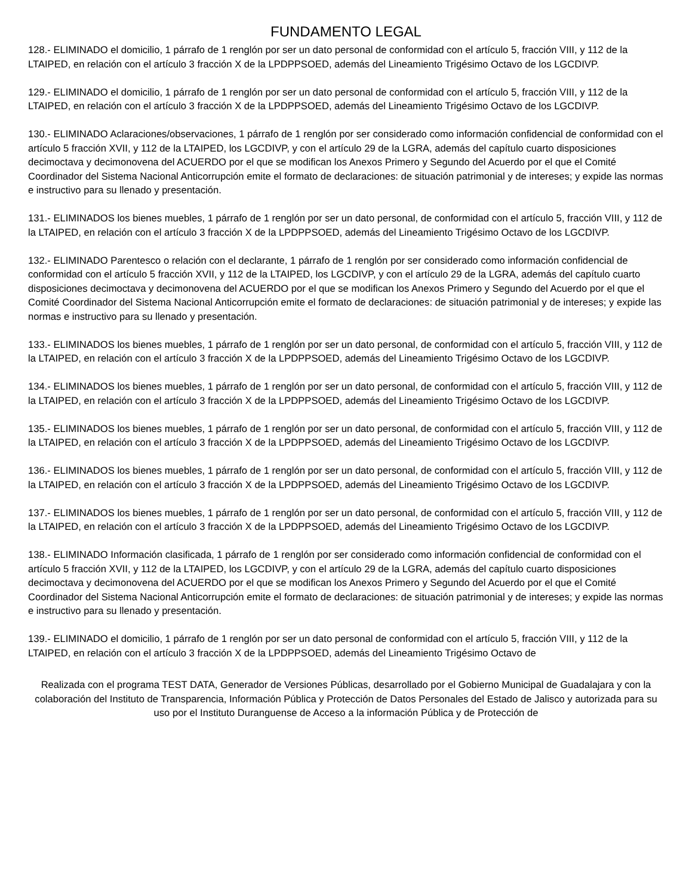FUNDAMENTO LEGAL
128.- ELIMINADO el domicilio, 1 párrafo de 1 renglón por ser un dato personal de conformidad con el artículo 5, fracción VIII, y 112 de la LTAIPED, en relación con el artículo 3 fracción X de la LPDPPSOED, además del Lineamiento Trigésimo Octavo de los LGCDIVP.
129.- ELIMINADO el domicilio, 1 párrafo de 1 renglón por ser un dato personal de conformidad con el artículo 5, fracción VIII, y 112 de la LTAIPED, en relación con el artículo 3 fracción X de la LPDPPSOED, además del Lineamiento Trigésimo Octavo de los LGCDIVP.
130.- ELIMINADO Aclaraciones/observaciones, 1 párrafo de 1 renglón por ser considerado como información confidencial de conformidad con el artículo 5 fracción XVII, y 112 de la LTAIPED, los LGCDIVP, y con el artículo 29 de la LGRA, además del capítulo cuarto disposiciones decimoctava y decimonovena del ACUERDO por el que se modifican los Anexos Primero y Segundo del Acuerdo por el que el Comité Coordinador del Sistema Nacional Anticorrupción emite el formato de declaraciones: de situación patrimonial y de intereses; y expide las normas e instructivo para su llenado y presentación.
131.- ELIMINADOS los bienes muebles, 1 párrafo de 1 renglón por ser un dato personal, de conformidad con el artículo 5, fracción VIII, y 112 de la LTAIPED, en relación con el artículo 3 fracción X de la LPDPPSOED, además del Lineamiento Trigésimo Octavo de los LGCDIVP.
132.- ELIMINADO Parentesco o relación con el declarante, 1 párrafo de 1 renglón por ser considerado como información confidencial de conformidad con el artículo 5 fracción XVII, y 112 de la LTAIPED, los LGCDIVP, y con el artículo 29 de la LGRA, además del capítulo cuarto disposiciones decimoctava y decimonovena del ACUERDO por el que se modifican los Anexos Primero y Segundo del Acuerdo por el que el Comité Coordinador del Sistema Nacional Anticorrupción emite el formato de declaraciones: de situación patrimonial y de intereses; y expide las normas e instructivo para su llenado y presentación.
133.- ELIMINADOS los bienes muebles, 1 párrafo de 1 renglón por ser un dato personal, de conformidad con el artículo 5, fracción VIII, y 112 de la LTAIPED, en relación con el artículo 3 fracción X de la LPDPPSOED, además del Lineamiento Trigésimo Octavo de los LGCDIVP.
134.- ELIMINADOS los bienes muebles, 1 párrafo de 1 renglón por ser un dato personal, de conformidad con el artículo 5, fracción VIII, y 112 de la LTAIPED, en relación con el artículo 3 fracción X de la LPDPPSOED, además del Lineamiento Trigésimo Octavo de los LGCDIVP.
135.- ELIMINADOS los bienes muebles, 1 párrafo de 1 renglón por ser un dato personal, de conformidad con el artículo 5, fracción VIII, y 112 de la LTAIPED, en relación con el artículo 3 fracción X de la LPDPPSOED, además del Lineamiento Trigésimo Octavo de los LGCDIVP.
136.- ELIMINADOS los bienes muebles, 1 párrafo de 1 renglón por ser un dato personal, de conformidad con el artículo 5, fracción VIII, y 112 de la LTAIPED, en relación con el artículo 3 fracción X de la LPDPPSOED, además del Lineamiento Trigésimo Octavo de los LGCDIVP.
137.- ELIMINADOS los bienes muebles, 1 párrafo de 1 renglón por ser un dato personal, de conformidad con el artículo 5, fracción VIII, y 112 de la LTAIPED, en relación con el artículo 3 fracción X de la LPDPPSOED, además del Lineamiento Trigésimo Octavo de los LGCDIVP.
138.- ELIMINADO Información clasificada, 1 párrafo de 1 renglón por ser considerado como información confidencial de conformidad con el artículo 5 fracción XVII, y 112 de la LTAIPED, los LGCDIVP, y con el artículo 29 de la LGRA, además del capítulo cuarto disposiciones decimoctava y decimonovena del ACUERDO por el que se modifican los Anexos Primero y Segundo del Acuerdo por el que el Comité Coordinador del Sistema Nacional Anticorrupción emite el formato de declaraciones: de situación patrimonial y de intereses; y expide las normas e instructivo para su llenado y presentación.
139.- ELIMINADO el domicilio, 1 párrafo de 1 renglón por ser un dato personal de conformidad con el artículo 5, fracción VIII, y 112 de la LTAIPED, en relación con el artículo 3 fracción X de la LPDPPSOED, además del Lineamiento Trigésimo Octavo de
Realizada con el programa TEST DATA, Generador de Versiones Públicas, desarrollado por el Gobierno Municipal de Guadalajara y con la colaboración del Instituto de Transparencia, Información Pública y Protección de Datos Personales del Estado de Jalisco y autorizada para su uso por el Instituto Duranguense de Acceso a la información Pública y de Protección de